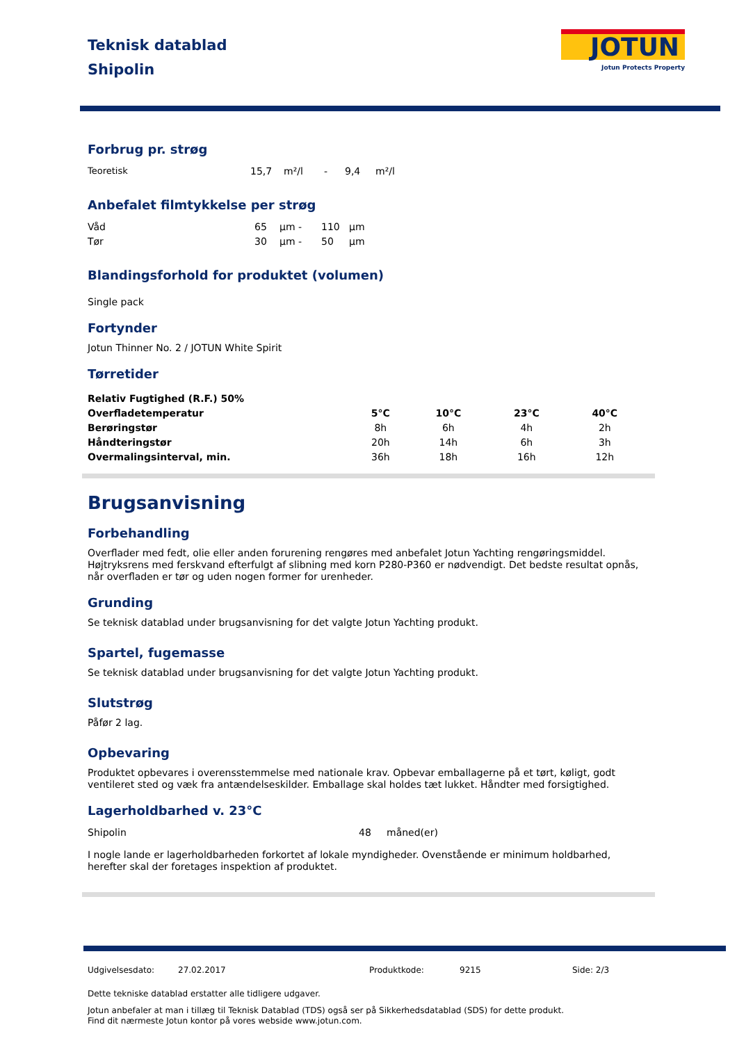JOTUN
Jotun Protects Property
Teknisk datablad
Shipolin
Forbrug pr. strøg
| Teoretisk | 15,7 | m²/l | - | 9,4 | m²/l |
Anbefalet filmtykkelse per strøg
| Våd | 65 | µm - | 110 | µm |
| Tør | 30 | µm - | 50 | µm |
Blandingsforhold for produktet (volumen)
Single pack
Fortynder
Jotun Thinner No. 2 / JOTUN White Spirit
Tørretider
| Relativ Fugtighed (R.F.) 50% | | | | |
| --- | --- | --- | --- | --- |
| Overfladetemperatur | 5°C | 10°C | 23°C | 40°C |
| Berøringstør | 8h | 6h | 4h | 2h |
| Håndteringstør | 20h | 14h | 6h | 3h |
| Overmalingsinterval, min. | 36h | 18h | 16h | 12h |
Brugsanvisning
Forbehandling
Overflader med fedt, olie eller anden forurening rengøres med anbefalet Jotun Yachting rengøringsmiddel. Højtryksrens med ferskvand efterfulgt af slibning med korn P280-P360 er nødvendigt. Det bedste resultat opnås, når overfladen er tør og uden nogen former for urenheder.
Grunding
Se teknisk datablad under brugsanvisning for det valgte Jotun Yachting produkt.
Spartel, fugemasse
Se teknisk datablad under brugsanvisning for det valgte Jotun Yachting produkt.
Slutstrøg
Påfør 2 lag.
Opbevaring
Produktet opbevares i overensstemmelse med nationale krav. Opbevar emballagerne på et tørt, køligt, godt ventileret sted og væk fra antændelseskilder. Emballage skal holdes tæt lukket. Håndter med forsigtighed.
Lagerholdbarhed v. 23°C
| Shipolin | 48 | måned(er) |
I nogle lande er lagerholdbarheden forkortet af lokale myndigheder. Ovenstående er minimum holdbarhed, herefter skal der foretages inspektion af produktet.
| Udgivelsesdato: | 27.02.2017 | Produktkode: | 9215 | Side: 2/3 |
Dette tekniske datablad erstatter alle tidligere udgaver.
Jotun anbefaler at man i tillæg til Teknisk Datablad (TDS) også ser på Sikkerhedsdatablad (SDS) for dette produkt.
Find dit nærmeste Jotun kontor på vores webside www.jotun.com.